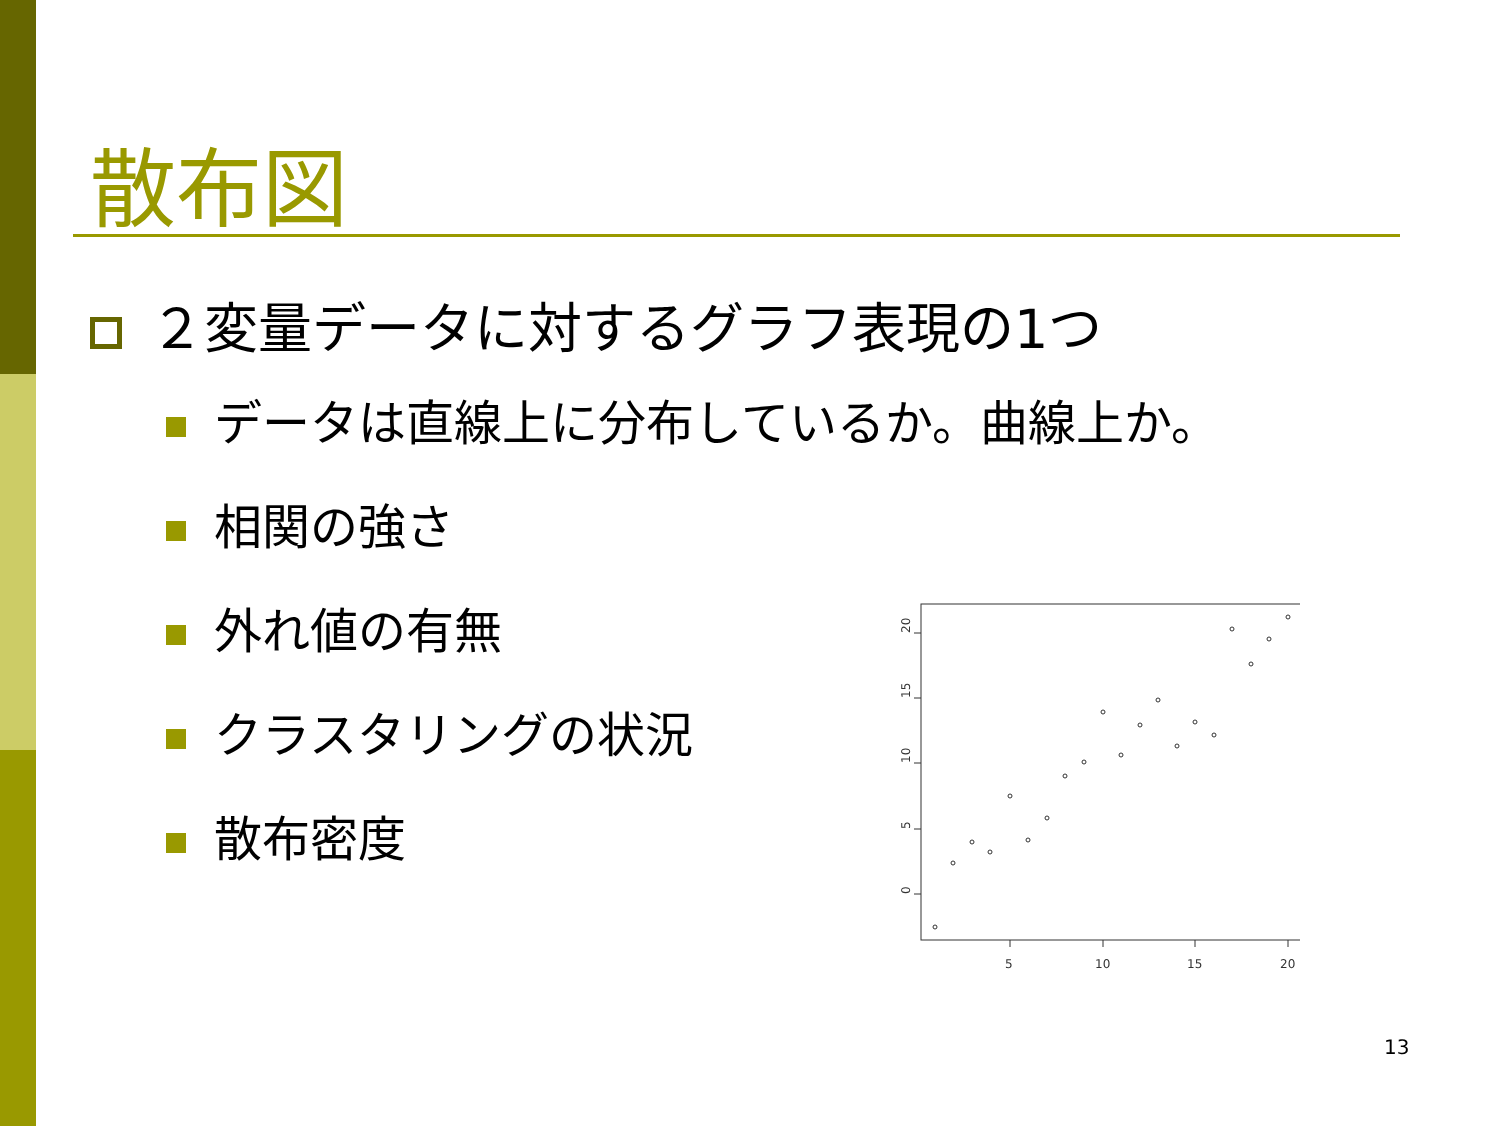散布図
２変量データに対するグラフ表現の1つ
データは直線上に分布しているか。曲線上か。
相関の強さ
外れ値の有無
クラスタリングの状況
散布密度
5
10
15
20
20
15
10
5
0
13